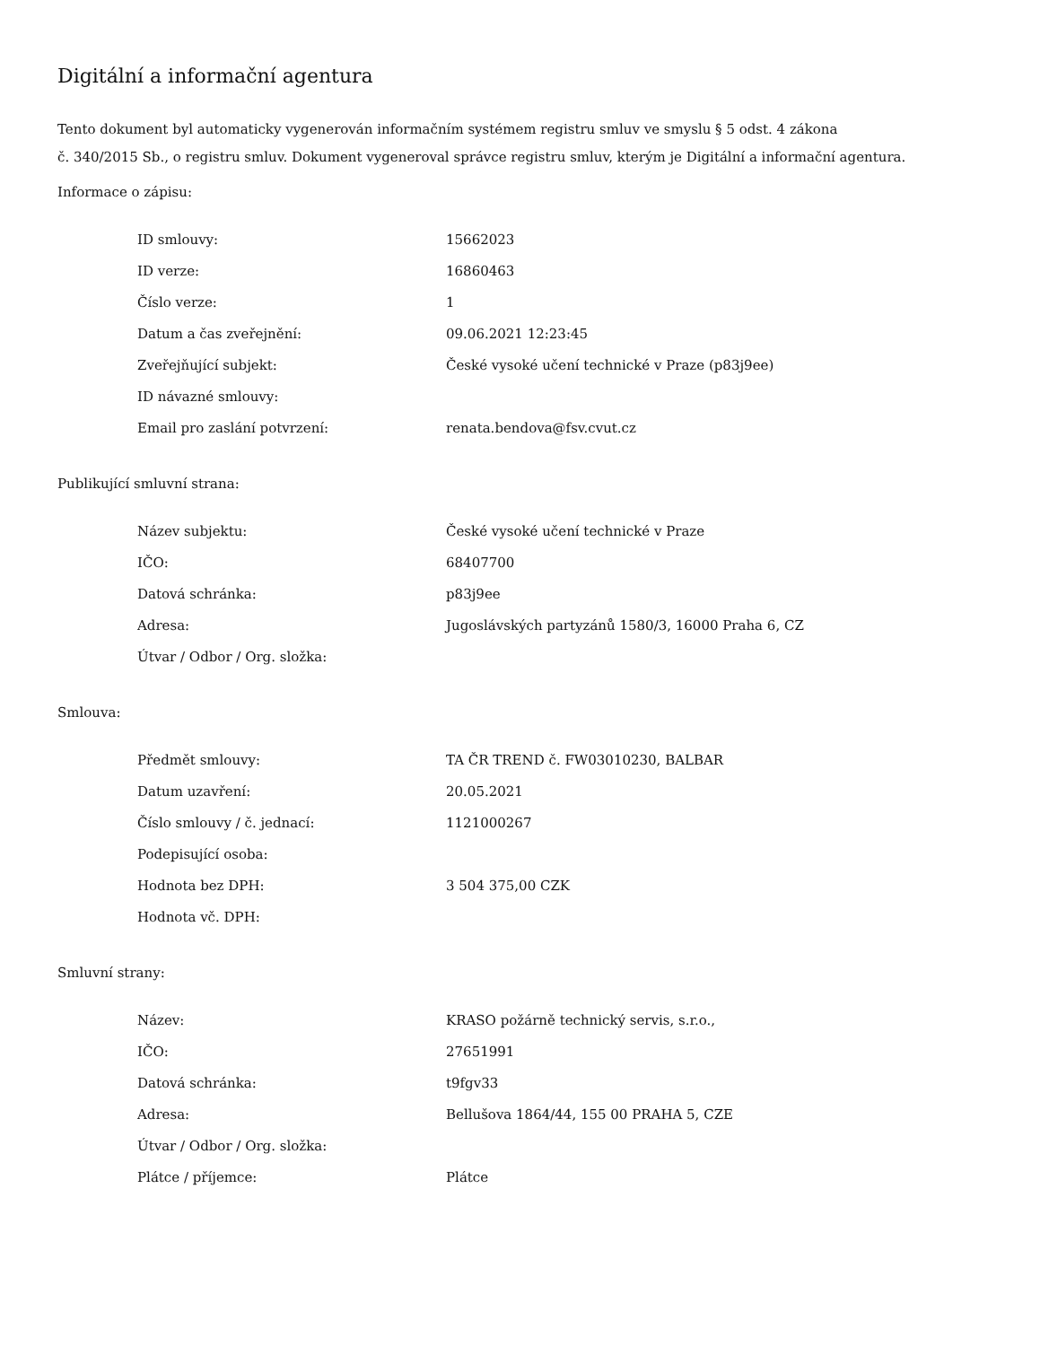Digitální a informační agentura
Tento dokument byl automaticky vygenerován informačním systémem registru smluv ve smyslu § 5 odst. 4 zákona
č. 340/2015 Sb., o registru smluv. Dokument vygeneroval správce registru smluv, kterým je Digitální a informační agentura.
Informace o zápisu:
| ID smlouvy: | 15662023 |
| ID verze: | 16860463 |
| Číslo verze: | 1 |
| Datum a čas zveřejnění: | 09.06.2021 12:23:45 |
| Zveřejňující subjekt: | České vysoké učení technické v Praze (p83j9ee) |
| ID návazné smlouvy: | |
| Email pro zaslání potvrzení: | renata.bendova@fsv.cvut.cz |
Publikující smluvní strana:
| Název subjektu: | České vysoké učení technické v Praze |
| IČO: | 68407700 |
| Datová schránka: | p83j9ee |
| Adresa: | Jugoslávských partyzánů 1580/3, 16000 Praha 6, CZ |
| Útvar / Odbor / Org. složka: | |
Smlouva:
| Předmět smlouvy: | TA ČR TREND č. FW03010230, BALBAR |
| Datum uzavření: | 20.05.2021 |
| Číslo smlouvy / č. jednací: | 1121000267 |
| Podepisující osoba: | |
| Hodnota bez DPH: | 3 504 375,00 CZK |
| Hodnota vč. DPH: | |
Smluvní strany:
| Název: | KRASO požárně technický servis, s.r.o., |
| IČO: | 27651991 |
| Datová schránka: | t9fgv33 |
| Adresa: | Bellušova 1864/44, 155 00 PRAHA 5, CZE |
| Útvar / Odbor / Org. složka: | |
| Plátce / příjemce: | Plátce |